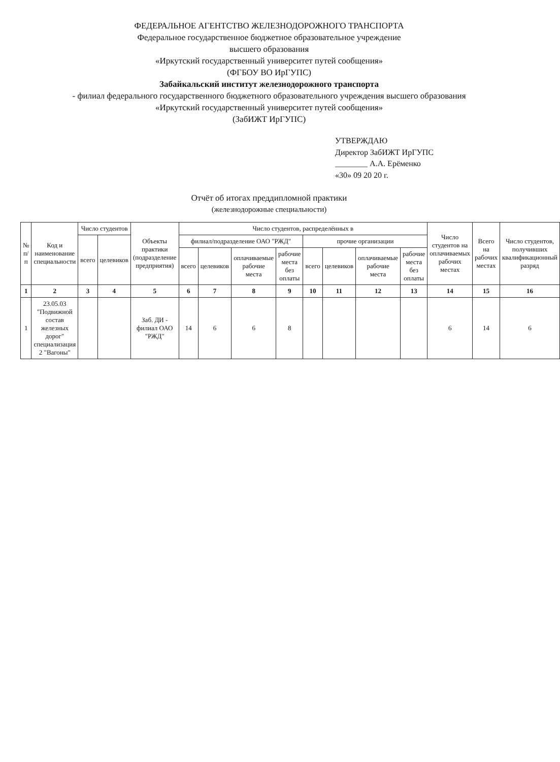ФЕДЕРАЛЬНОЕ АГЕНТСТВО ЖЕЛЕЗНОДОРОЖНОГО ТРАНСПОРТА
Федеральное государственное бюджетное образовательное учреждение
высшего образования
«Иркутский государственный университет путей сообщения»
(ФГБОУ ВО ИрГУПС)
Забайкальский институт железнодорожного транспорта
- филиал федерального государственного бюджетного образовательного учреждения высшего образования
«Иркутский государственный университет путей сообщения»
(ЗабИЖТ ИрГУПС)
УТВЕРЖДАЮ
Директор ЗабИЖТ ИрГУПС
________ А.А. Ерёменко
«30» 09 20 20 г.
Отчёт об итогах преддипломной практики
(железнодорожные специальности)
| № п/п | Код и наименование специальности | Число студентов | | Объекты практики (подразделение предприятия) | Число студентов, распределённых в | | | | | | | | Число студентов на оплачиваемых рабочих местах | Всего на рабочих местах | Число студентов, получивших квалификационный разряд |
| --- | --- | --- | --- | --- | --- | --- | --- | --- | --- | --- | --- | --- | --- | --- | --- |
| | | всего | целевиков | | филиал/подразделение ОАО "РЖД" | | | | прочие организации | | | | | | |
| | | | | | всего | целевиков | оплачиваемые рабочие места | рабочие места без оплаты | всего | целевиков | оплачиваемые рабочие места | рабочие места без оплаты | | | |
| 1 | 2 | 3 | 4 | 5 | 6 | 7 | 8 | 9 | 10 | 11 | 12 | 13 | 14 | 15 | 16 |
| 1 | 23.05.03 "Подвижной состав железных дорог" специализация 2 "Вагоны" | | | Заб. ДИ - филиал ОАО "РЖД" | 14 | 6 | 6 | 8 | | | | | 6 | 14 | 6 |